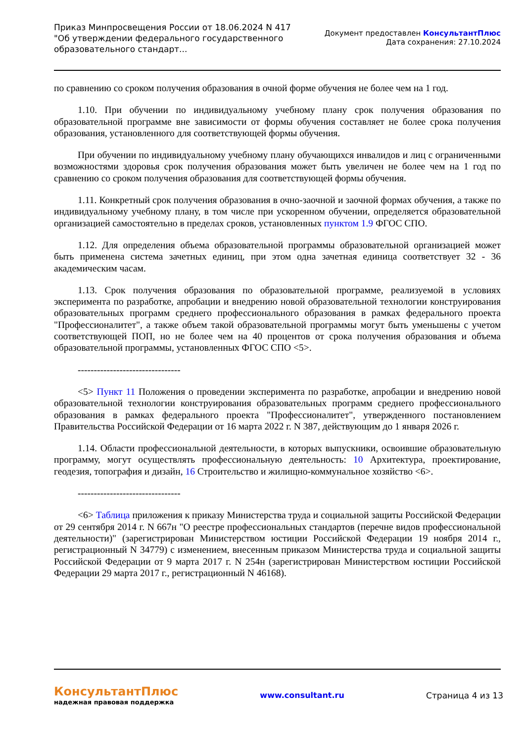Приказ Минпросвещения России от 18.06.2024 N 417
"Об утверждении федерального государственного
образовательного стандарт...
Документ предоставлен КонсультантПлюс
Дата сохранения: 27.10.2024
по сравнению со сроком получения образования в очной форме обучения не более чем на 1 год.
1.10. При обучении по индивидуальному учебному плану срок получения образования по образовательной программе вне зависимости от формы обучения составляет не более срока получения образования, установленного для соответствующей формы обучения.
При обучении по индивидуальному учебному плану обучающихся инвалидов и лиц с ограниченными возможностями здоровья срок получения образования может быть увеличен не более чем на 1 год по сравнению со сроком получения образования для соответствующей формы обучения.
1.11. Конкретный срок получения образования в очно-заочной и заочной формах обучения, а также по индивидуальному учебному плану, в том числе при ускоренном обучении, определяется образовательной организацией самостоятельно в пределах сроков, установленных пунктом 1.9 ФГОС СПО.
1.12. Для определения объема образовательной программы образовательной организацией может быть применена система зачетных единиц, при этом одна зачетная единица соответствует 32 - 36 академическим часам.
1.13. Срок получения образования по образовательной программе, реализуемой в условиях эксперимента по разработке, апробации и внедрению новой образовательной технологии конструирования образовательных программ среднего профессионального образования в рамках федерального проекта "Профессионалитет", а также объем такой образовательной программы могут быть уменьшены с учетом соответствующей ПОП, но не более чем на 40 процентов от срока получения образования и объема образовательной программы, установленных ФГОС СПО <5>.
--------------------------------
<5> Пункт 11 Положения о проведении эксперимента по разработке, апробации и внедрению новой образовательной технологии конструирования образовательных программ среднего профессионального образования в рамках федерального проекта "Профессионалитет", утвержденного постановлением Правительства Российской Федерации от 16 марта 2022 г. N 387, действующим до 1 января 2026 г.
1.14. Области профессиональной деятельности, в которых выпускники, освоившие образовательную программу, могут осуществлять профессиональную деятельность: 10 Архитектура, проектирование, геодезия, топография и дизайн, 16 Строительство и жилищно-коммунальное хозяйство <6>.
--------------------------------
<6> Таблица приложения к приказу Министерства труда и социальной защиты Российской Федерации от 29 сентября 2014 г. N 667н "О реестре профессиональных стандартов (перечне видов профессиональной деятельности)" (зарегистрирован Министерством юстиции Российской Федерации 19 ноября 2014 г., регистрационный N 34779) с изменением, внесенным приказом Министерства труда и социальной защиты Российской Федерации от 9 марта 2017 г. N 254н (зарегистрирован Министерством юстиции Российской Федерации 29 марта 2017 г., регистрационный N 46168).
КонсультантПлюс
надежная правовая поддержка
www.consultant.ru Страница 4 из 13